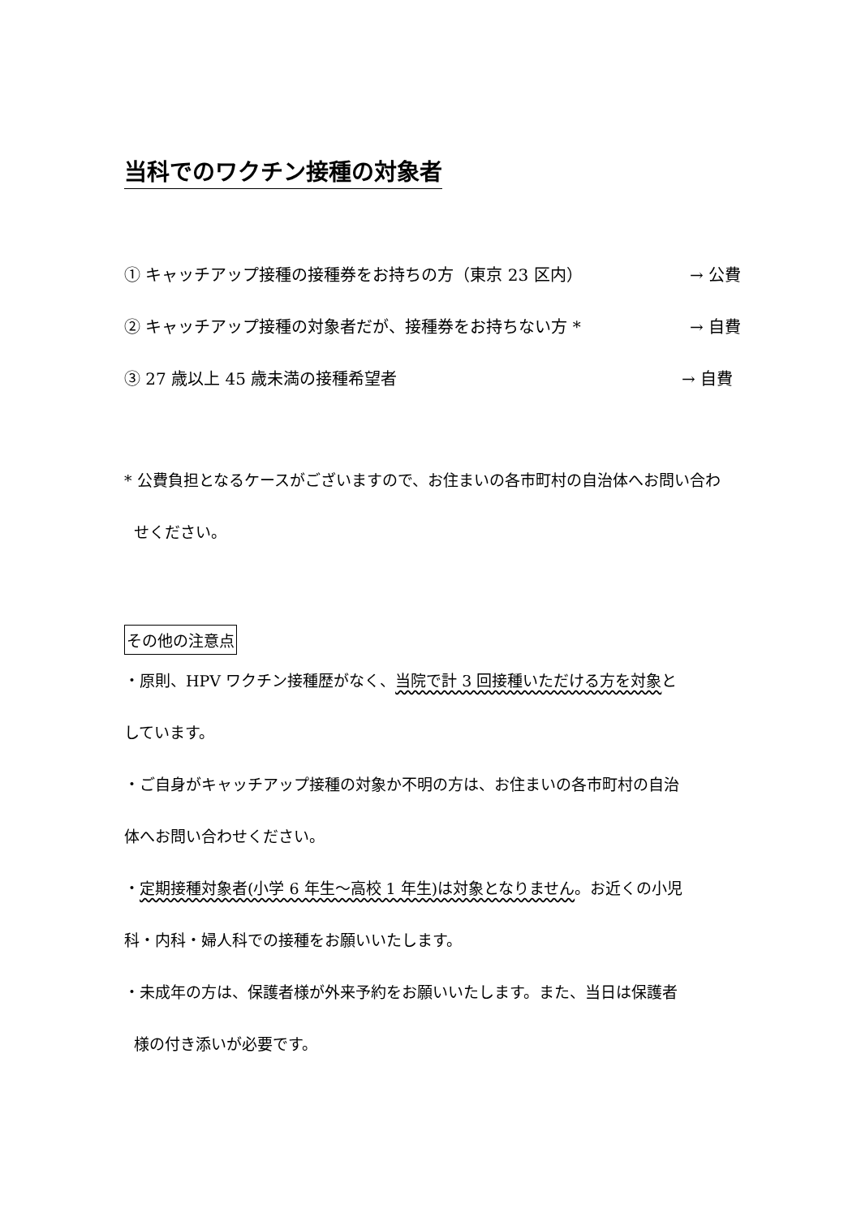当科でのワクチン接種の対象者
① キャッチアップ接種の接種券をお持ちの方（東京 23 区内） → 公費
② キャッチアップ接種の対象者だが、接種券をお持ちない方 * → 自費
③ 27 歳以上 45 歳未満の接種希望者 → 自費
* 公費負担となるケースがございますので、お住まいの各市町村の自治体へお問い合わ
せください。
その他の注意点
・原則、HPV ワクチン接種歴がなく、当院で計 3 回接種いただける方を対象と
しています。
・ご自身がキャッチアップ接種の対象か不明の方は、お住まいの各市町村の自治
体へお問い合わせください。
・定期接種対象者(小学 6 年生～高校 1 年生)は対象となりません。お近くの小児
科・内科・婦人科での接種をお願いいたします。
・未成年の方は、保護者様が外来予約をお願いいたします。また、当日は保護者
様の付き添いが必要です。